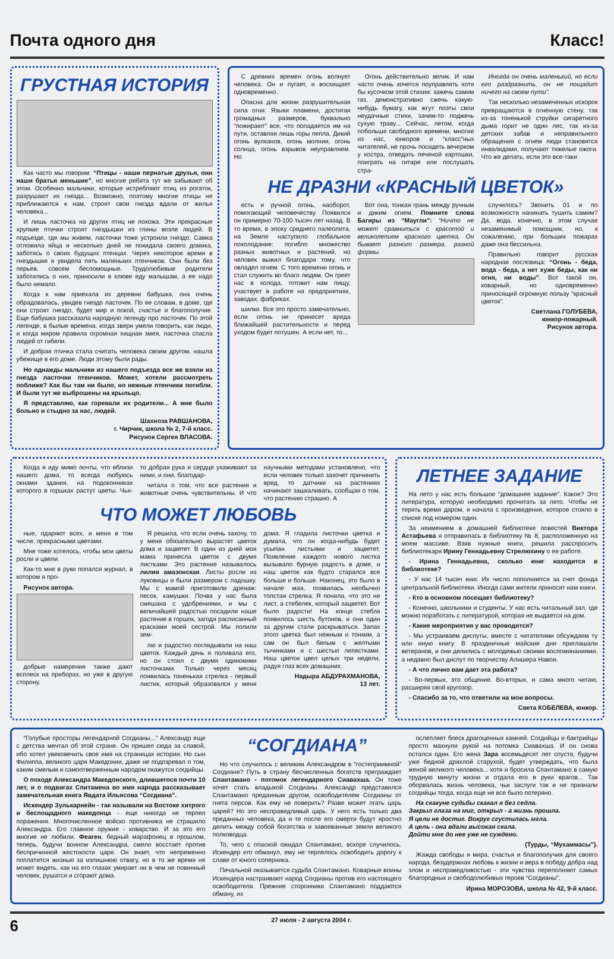Почта одного дня Класс!
ГРУСТНАЯ ИСТОРИЯ
Как часто мы говорим: “Птицы - наши пернатые друзья, они наши братья меньшие”, но многие ребята тут же забывают об этом. Особенно мальчики, которые истребляют птиц из рогаток, разрушают их гнезда... Возможно, поэтому многие птицы не приближаются к нам, строят свои гнезда вдали от жилья человека...
И лишь ласточка на других птиц не похожа. Эти прекрасные хрупкие птички строят гнездышки из глины возле людей. В подъезде, где мы живем, ласточки тоже устроили гнездо. Самка отложила яйца и несколько дней не покидала своего домика, заботясь о своих будущих птенцах. Через некоторое время в гнездышке я увидела пять маленьких птенчиков. Они были без перьев, совсем беспомощные. Трудолюбивые родители заботились о них, приносили в клюве еду малышам, а ее надо было немало.
Когда к нам приехала из деревни бабушка, она очень обрадовалась, увидев гнездо ласточек. По ее словам, в доме, где они строят гнездо, будет мир и покой, счастье и благополучие. Еще бабушка рассказала народную легенду про ласточек. По этой легенде, в былые времена, когда звери умели говорить, как люди, и когда миром правила огромная хищная змея, ласточка спасла людей от гибели.
И добрая птичка стала считать человека своим другом, нашла убежище в его доме. Люди этому были рады.
Но однажды мальчики из нашего подъезда все же взяли из гнезда ласточки птенчиков. Может, хотели рассмотреть поближе? Как бы там ни было, но нежные птенчики погибли. И были тут же выброшены на крыльцо.
Я представляю, как горевали их родители... А мне было больно и стыдно за нас, людей.
Шахноза РАВШАНОВА,
г. Чирчик, школа № 2, 7-й класс.
Рисунок Сергея ВЛАСОВА.
С древних времен огонь волнует человека. Он и пугает, и восхищает одновременно.
Опасна для жизни разрушительная сила огня. Языки пламени, достигая громадных размеров, буквально “пожирают” все, что попадается им на пути, оставляя лишь горы пепла. Дикий огонь вулканов, огонь молнии, огонь солнца, огонь взрывов неуправляем. Но
Огонь действительно велик. И нам часто очень хочется поуправлять хотя бы кусочком этой стихии: зажечь самим газ, демонстративно сжечь какую-нибудь бумагу, как жгут поэты свои неудачные стихи, зачем-то поджечь сухую траву... Сейчас, летом, когда побольше свободного времени, многие из нас, юнкоров и “класс”ных читателей, не прочь посидеть вечерком у костра, отведать печеной картошки, поиграть на гитаре или послушать стра-
Иногда он очень маленький, но если его раздразнить, он не пощадит ничего на своем пути”.
Так несколько незамеченных искорок превращаются в огненную стену, так из-за тоненькой струйки сигаретного дыма горит не один лес, так из-за детских забав и неправильного обращения с огнем люди становятся инвалидами, получают тяжелые ожоги. Что же делать, если это все-таки
НЕ ДРАЗНИ «КРАСНЫЙ ЦВЕТОК»
есть и ручной огонь, наоборот, помогающий человечеству. Появился он примерно 70-100 тысяч лет назад. В то время, в эпоху среднего палеолита, на Земле наступило глобальное похолодание: погибло множество разных животных и растений, но человек выжил благодаря тому, что овладел огнем. С того времени огонь и стал служить во благо людям. Он греет нас в холода, готовит нам пищу, участвует в работе на предприятиях, заводах, фабриках.
шилки. Все это просто замечательно, если огонь не принесет вреда ближайшей растительности и перед уходом будет потушен. А если нет, то...
Вот она, тонкая грань между ручным и диким огнем. Помните слова Багиры из “Маугли”: “Ничто не может сравниться с красотой и великолепием красного цветка. Он бывает разного размера, разной формы.
случилось? Звонить 01 и по возможности начинать тушить самим? Да, вода, конечно, в этом случае незаменимый помощник, но, к сожалению, при больших пожарах даже она бессильна.
Правильно говорит русская народная пословица: “Огонь - беда, вода - беда, а нет хуже беды, как ни огня, ни воды”. Вот такой он, коварный, но одновременно приносящий огромную пользу “красный цветок”.
Светлана ГОЛУБЕВА,
юнкор-пожарный.
Рисунок автора.
Когда я иду мимо почты, что вблизи нашего дома, то всегда любуюсь окнами здания, на подоконниках которого в горшках растут цветы. Чья-то добрая рука и сердце ухаживают за ними, и они, благодар-
читала о том, что все растения и животные очень чувствительны. И что научными методами установлено, что если человек только захочет причинить вред, то датчики на растениях начинают зашкаливать, сообщая о том, что растению страшно. А
ЧТО МОЖЕТ ЛЮБОВЬ
ные, одаряют всех, и меня в том числе, прекрасными цветами.
Мне тоже хотелось, чтобы мои цветы росли и цвели.
Как-то мне в руки попался журнал, в котором я про-
Рисунок автора.
добрые намерения также дают всплеск на приборах, но уже в другую сторону.
Я решила, что если очень захочу, то у меня обязательно вырастет цветок дома и зацветет. В один из дней моя мама принесла цветок с двумя листками. Это растение называлось лилия амазонская. Листы росли из луковицы и были размером с ладошку. Мы с мамой приготовили дренаж: песок, камушки. Почва у нас была смешана с удобрениями, и мы с величайшей радостью посадили наше растение в горшок, загодя расписанный красками моей сестрой. Мы полили зем-
лю и радостно поглядывали на наш цветок. Каждый день я поливала его, но он стоял с двумя одинокими листочками. Только через месяц появилась тоненькая стрелка - первый листик, который образовался у меня дома. Я гладила листочки цветка и думала, что он когда-нибудь будет усыпан листьями и зацветет. Появление каждого нового листка вызывало бурную радость в доме, и наш цветок как будто старался все больше и больше. Наконец, это было в начале мая, появилась необычно толстая стрелка. Я поняла, что это не лист, а стебелек, который зацветет. Вот было радости! На конце стебля появилось шесть бутонов, и они один за другим стали раскрываться. Запах этого цветка был нежным и тонким, а сам он был белым с желтыми тычинками и с шестью лепестками. Наш цветок цвел целых три недели, радуя глаз всех домашних.
Надыра АБДУРАХМАНОВА,
13 лет.
ЛЕТНЕЕ ЗАДАНИЕ
На лето у нас есть большое “домашнее задание”. Какое? Это литература, которую необходимо прочитать за лето. Чтобы не терять время даром, я начала с произведения, которое стояло в списке под номером один.
За неимением в домашней библиотеке повестей Виктора Астафьева я отправилась в библиотеку № 8, расположенную на моем массиве. Взяв нужные книги, решила расспросить библиотекаря Ирину Геннадьевну Стрелюхину о ее работе.
- Ирина Геннадьевна, сколько книг находится в библиотеке?
- У нас 14 тысяч книг. Их число пополняется за счет фонда центральной библиотеки. Иногда сами жители приносят нам книги.
- Кто в основном посещает библиотеку?
- Конечно, школьники и студенты. У нас есть читальный зал, где можно поработать с литературой, которая не выдается на дом.
- Какие мероприятия у вас проводятся?
- Мы устраиваем диспуты, вместе с читателями обсуждаем ту или иную книгу. В праздничные майские дни приглашали ветеранов, и они делились с молодежью своими воспоминаниями, а недавно был диспут по творчеству Алишера Навои.
- А что лично вам дает эта работа?
- Во-первых, это общение. Во-вторых, и сама много читаю, расширяя свой кругозор.
- Спасибо за то, что ответили на мои вопросы.
Света КОБЕЛЕВА, юнкор.
“Голубые просторы легендарной Согдианы...” Александр еще с детства мечтал об этой стране. Он пришел сюда за славой, ибо хотел увековечить свое имя на страницах истории. Но сын Филиппа, великого царя Македонии, даже не подозревал о том, каким смелым и самоотверженным народом окажутся согдийцы.
О походе Александра Македонского, длившегося почти 10 лет, и о подвигах Спитамена во имя народа рассказывает замечательная книга Явдата Ильясова “Согдиана”.
Искендер Зулькарнейн - так называли на Востоке хитрого и беспощадного македонца - еще никогда не терпел поражения. Многочисленное войско противника не страшило Александра. Его главное оружие - коварство. И за это его многие не любили. Феаген, бедный марафонец в прошлом, теперь, будучи воином Александра, смело восстает против беспричинной жестокости царя. Он знает, что непременно поплатится жизнью за излишнюю отвагу, но в то же время не может видеть, как на его глазах умирает ни в чем не повинный человек, рушатся и сгорают дома.
“СОГДИАНА”
Но что случилось с великим Александром в “гостеприимной” Согдиане? Путь в страну бесчисленных богатств преграждает Спантамано - потомок легендарного Сиавахша. Он тоже хочет стать владыкой Согдианы. Александр представился Спантамано преданным другом, освободителем Согдианы от гнета персов. Как ему не поверить? Разве может лгать царь царей? Но это несправедливый царь. У него есть только два преданных человека, да и те после его смерти будут яростно делить между собой богатства и завоеванные земли великого полководца.
То, чего с опаской ожидал Спантамано, вскоре случилось. Искендер его обманул, ему не терпелось освободить дорогу к славе от юного соперника.
Печальной оказывается судьба Спантамано. Коварные воины Искендера настраивают народ Согдианы против его настоящего освободителя. Прежние сторонники Спантамано поддаются обману, их
ослепляет блеск драгоценных камней. Согдийцы и бактрийцы просто махнули рукой на потомка Сиавахша. И он снова остался один. Его жена Зара восемьдесят лет спустя, будучи уже бедной дряхлой старухой, будет утверждать, что была женой великого человека... хотя и бросила Спантамано в самую трудную минуту жизни и отдала его в руки врагов... Так оборвалась жизнь человека, чьи заслуги так и не признали согдийцы тогда, когда еще не все было потеряно.
На скакуне судьбы скакал я без седла.
Закрыл глаза на миг, открыл - а жизнь прошла.
Я цели не достиг. Вокруг сгустилась мгла.
А цель - она вдали высокая скала.
Дойти мне до нее уже не суждено.
(Турды, “Мухаммасы”).
Жажда свободы и мира, счастья и благополучия для своего народа, безудержная любовь к жизни и вера в победу добра над злом и несправедливостью - эти чувства переполняют самых благородных и свободолюбивых героев “Согдианы”.
Ирина МОРОЗОВА, школа № 42, 9-й класс.
6 27 июля - 2 августа 2004 г.